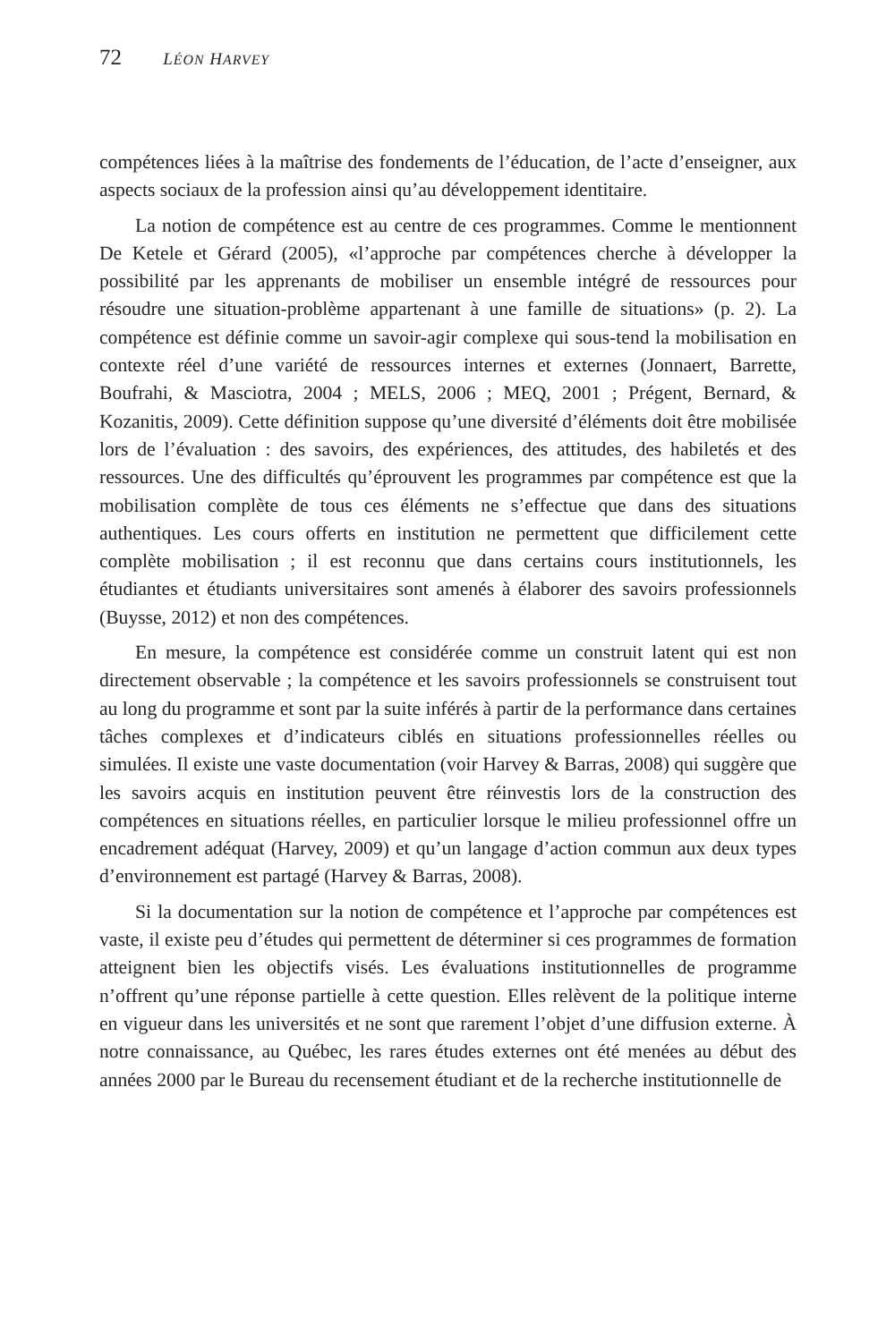72 LÉON HARVEY
compétences liées à la maîtrise des fondements de l’éducation, de l’acte d’enseigner, aux aspects sociaux de la profession ainsi qu’au développement identitaire.
La notion de compétence est au centre de ces programmes. Comme le mentionnent De Ketele et Gérard (2005), «l’approche par compétences cherche à développer la possibilité par les apprenants de mobiliser un ensemble intégré de ressources pour résoudre une situation-problème appartenant à une famille de situations» (p. 2). La compétence est définie comme un savoir-agir complexe qui sous-tend la mobilisation en contexte réel d’une variété de ressources internes et externes (Jonnaert, Barrette, Boufrahi, & Masciotra, 2004 ; MELS, 2006 ; MEQ, 2001 ; Prégent, Bernard, & Kozanitis, 2009). Cette définition suppose qu’une diversité d’éléments doit être mobilisée lors de l’évaluation : des savoirs, des expériences, des attitudes, des habiletés et des ressources. Une des difficultés qu’éprouvent les programmes par compétence est que la mobilisation complète de tous ces éléments ne s’effectue que dans des situations authentiques. Les cours offerts en institution ne permettent que difficilement cette complète mobilisation ; il est reconnu que dans certains cours institutionnels, les étudiantes et étudiants universitaires sont amenés à élaborer des savoirs professionnels (Buysse, 2012) et non des compétences.
En mesure, la compétence est considérée comme un construit latent qui est non directement observable ; la compétence et les savoirs professionnels se construisent tout au long du programme et sont par la suite inférés à partir de la performance dans certaines tâches complexes et d’indicateurs ciblés en situations professionnelles réelles ou simulées. Il existe une vaste documentation (voir Harvey & Barras, 2008) qui suggère que les savoirs acquis en institution peuvent être réinvestis lors de la construction des compétences en situations réelles, en particulier lorsque le milieu professionnel offre un encadrement adéquat (Harvey, 2009) et qu’un langage d’action commun aux deux types d’environnement est partagé (Harvey & Barras, 2008).
Si la documentation sur la notion de compétence et l’approche par compétences est vaste, il existe peu d’études qui permettent de déterminer si ces programmes de formation atteignent bien les objectifs visés. Les évaluations institutionnelles de programme n’offrent qu’une réponse partielle à cette question. Elles relèvent de la politique interne en vigueur dans les universités et ne sont que rarement l’objet d’une diffusion externe. À notre connaissance, au Québec, les rares études externes ont été menées au début des années 2000 par le Bureau du recensement étudiant et de la recherche institutionnelle de